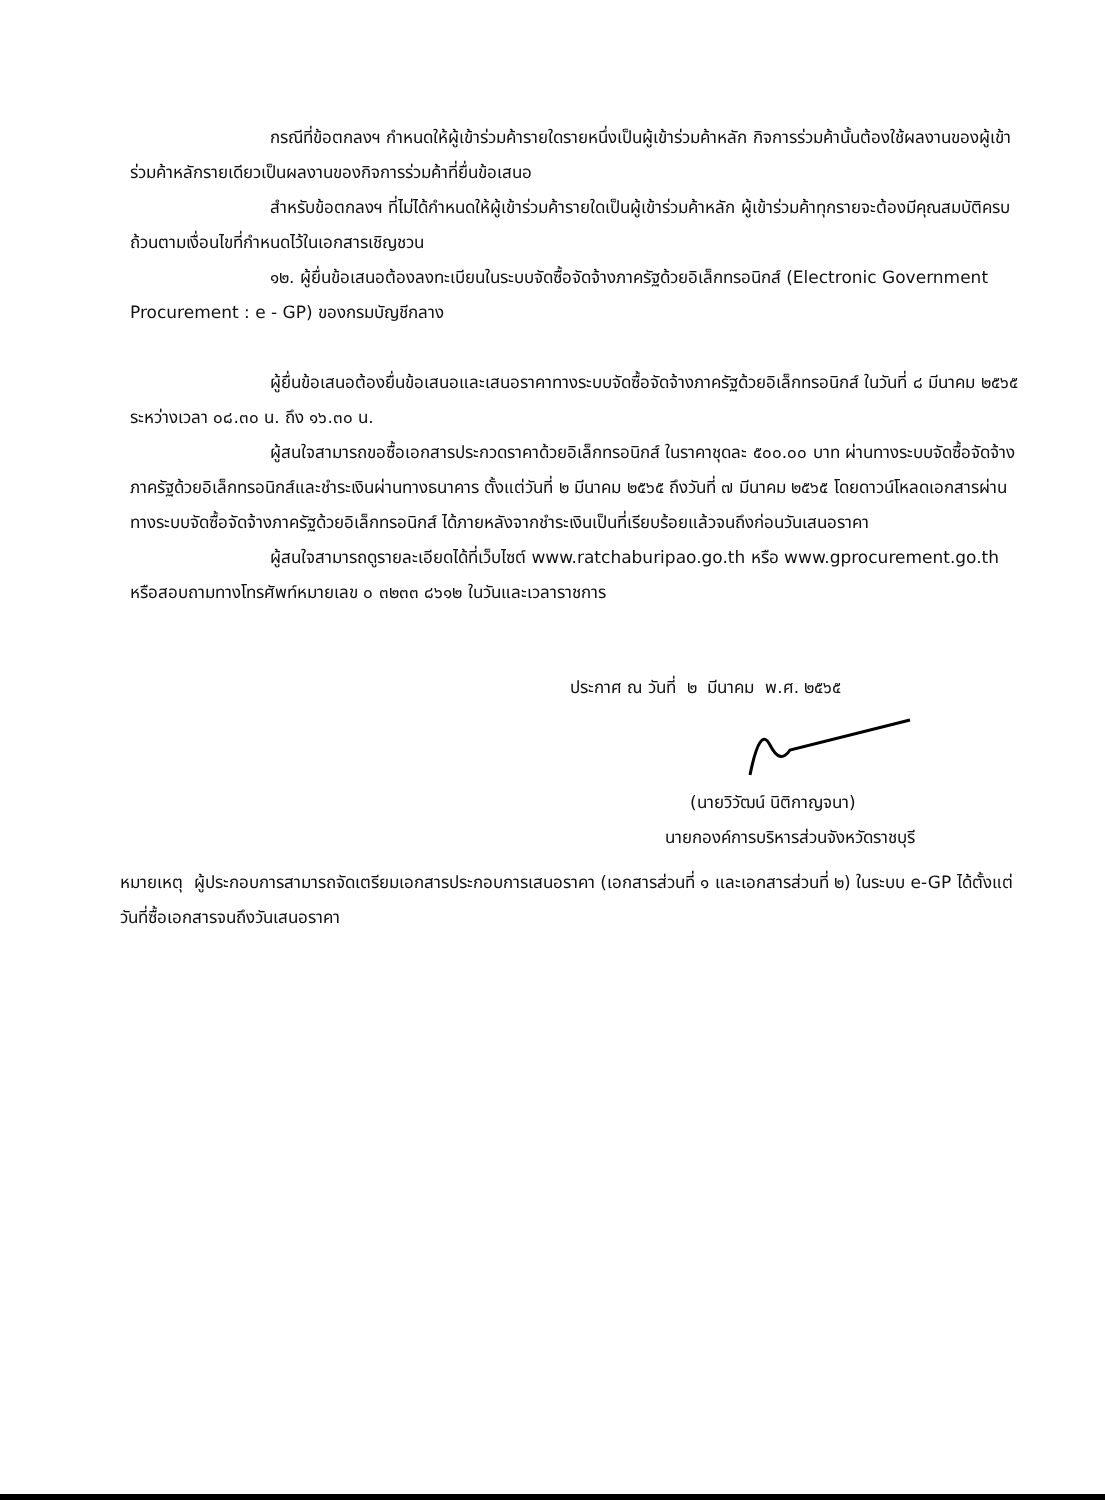กรณีที่ข้อตกลงฯ กำหนดให้ผู้เข้าร่วมค้ารายใดรายหนึ่งเป็นผู้เข้าร่วมค้าหลัก กิจการร่วมค้านั้นต้องใช้ผลงานของผู้เข้าร่วมค้าหลักรายเดียวเป็นผลงานของกิจการร่วมค้าที่ยื่นข้อเสนอ
สำหรับข้อตกลงฯ ที่ไม่ได้กำหนดให้ผู้เข้าร่วมค้ารายใดเป็นผู้เข้าร่วมค้าหลัก ผู้เข้าร่วมค้าทุกรายจะต้องมีคุณสมบัติครบถ้วนตามเงื่อนไขที่กำหนดไว้ในเอกสารเชิญชวน
๑๒. ผู้ยื่นข้อเสนอต้องลงทะเบียนในระบบจัดซื้อจัดจ้างภาครัฐด้วยอิเล็กทรอนิกส์ (Electronic Government Procurement : e - GP) ของกรมบัญชีกลาง
ผู้ยื่นข้อเสนอต้องยื่นข้อเสนอและเสนอราคาทางระบบจัดซื้อจัดจ้างภาครัฐด้วยอิเล็กทรอนิกส์ ในวันที่ ๘ มีนาคม ๒๕๖๕ ระหว่างเวลา ๐๘.๓๐ น. ถึง ๑๖.๓๐ น.
ผู้สนใจสามารถขอซื้อเอกสารประกวดราคาด้วยอิเล็กทรอนิกส์ ในราคาชุดละ ๕๐๐.๐๐ บาท ผ่านทางระบบจัดซื้อจัดจ้างภาครัฐด้วยอิเล็กทรอนิกส์และชำระเงินผ่านทางธนาคาร ตั้งแต่วันที่ ๒ มีนาคม ๒๕๖๕ ถึงวันที่ ๗ มีนาคม ๒๕๖๕ โดยดาวน์โหลดเอกสารผ่านทางระบบจัดซื้อจัดจ้างภาครัฐด้วยอิเล็กทรอนิกส์ ได้ภายหลังจากชำระเงินเป็นที่เรียบร้อยแล้วจนถึงก่อนวันเสนอราคา
ผู้สนใจสามารถดูรายละเอียดได้ที่เว็บไซต์ www.ratchaburipao.go.th หรือ www.gprocurement.go.th หรือสอบถามทางโทรศัพท์หมายเลข ๐ ๓๒๓๓ ๘๖๑๒ ในวันและเวลาราชการ
ประกาศ ณ วันที่ ๒ มีนาคม พ.ศ. ๒๕๖๕
(นายวิวัฒน์ นิติกาญจนา)
นายกองค์การบริหารส่วนจังหวัดราชบุรี
หมายเหตุ ผู้ประกอบการสามารถจัดเตรียมเอกสารประกอบการเสนอราคา (เอกสารส่วนที่ ๑ และเอกสารส่วนที่ ๒) ในระบบ e-GP ได้ตั้งแต่วันที่ซื้อเอกสารจนถึงวันเสนอราคา